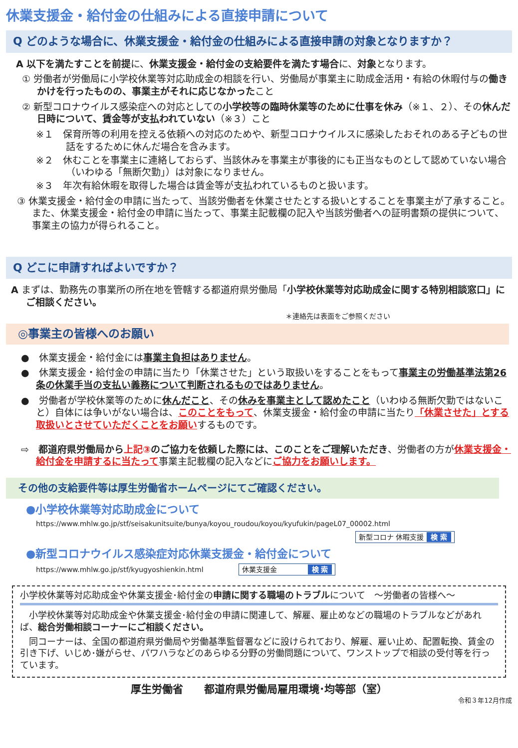休業支援金・給付金の仕組みによる直接申請について
Q どのような場合に、休業支援金・給付金の仕組みによる直接申請の対象となりますか？
A 以下を満たすことを前提に、休業支援金・給付金の支給要件を満たす場合に、対象となります。
① 労働者が労働局に小学校休業等対応助成金の相談を行い、労働局が事業主に助成金活用・有給の休暇付与の働きかけを行ったものの、事業主がそれに応じなかったこと
② 新型コロナウイルス感染症への対応としての小学校等の臨時休業等のために仕事を休み（※１、２）、その休んだ日時について、賃金等が支払われていない（※３）こと
※１　保育所等の利用を控える依頼への対応のためや、新型コロナウイルスに感染したおそれのある子どもの世話をするために休んだ場合を含みます。
※２　休むことを事業主に連絡しておらず、当該休みを事業主が事後的にも正当なものとして認めていない場合（いわゆる「無断欠勤」）は対象になりません。
※３　年次有給休暇を取得した場合は賃金等が支払われているものと扱います。
③ 休業支援金・給付金の申請に当たって、当該労働者を休業させたとする扱いとすることを事業主が了承すること。また、休業支援金・給付金の申請に当たって、事業主記載欄の記入や当該労働者への証明書類の提供について、事業主の協力が得られること。
Q どこに申請すればよいですか？
A まずは、勤務先の事業所の所在地を管轄する都道府県労働局「小学校休業等対応助成金に関する特別相談窓口」にご相談ください。
＊連絡先は表面をご参照ください
◎事業主の皆様へのお願い
●　休業支援金・給付金には事業主負担はありません。
●　休業支援金・給付金の申請に当たり「休業させた」という取扱いをすることをもって事業主の労働基準法第26条の休業手当の支払い義務について判断されるものではありません。
●　労働者が学校休業等のために休んだこと、その休みを事業主として認めたこと（いわゆる無断欠勤ではないこと）自体には争いがない場合は、このことをもって、休業支援金・給付金の申請に当たり「休業させた」とする取扱いとさせていただくことをお願いするものです。
⇨　都道府県労働局から上記③のご協力を依頼した際には、このことをご理解いただき、労働者の方が休業支援金・給付金を申請するに当たって事業主記載欄の記入などにご協力をお願いします。
その他の支給要件等は厚生労働省ホームページにてご確認ください。
●小学校休業等対応助成金について
https://www.mhlw.go.jp/stf/seisakunitsuite/bunya/koyou_roudou/koyou/kyufukin/pageL07_00002.html
新型コロナ 休暇支援 検 索
●新型コロナウイルス感染症対応休業支援金・給付金について
https://www.mhlw.go.jp/stf/kyugyoshienkin.html　　　　　休業支援金　　　　検 索
小学校休業等対応助成金や休業支援金･給付金の申請に関する職場のトラブルについて　～労働者の皆様へ～
　小学校休業等対応助成金や休業支援金･給付金の申請に関連して、解雇、雇止めなどの職場のトラブルなどがあれば、総合労働相談コーナーにご相談ください。
　同コーナーは、全国の都道府県労働局や労働基準監督署などに設けられており、解雇、雇い止め、配置転換、賃金の引き下げ、いじめ･嫌がらせ、パワハラなどのあらゆる分野の労働問題について、ワンストップで相談の受付等を行っています。
厚生労働省　　都道府県労働局雇用環境･均等部（室）
令和３年12月作成